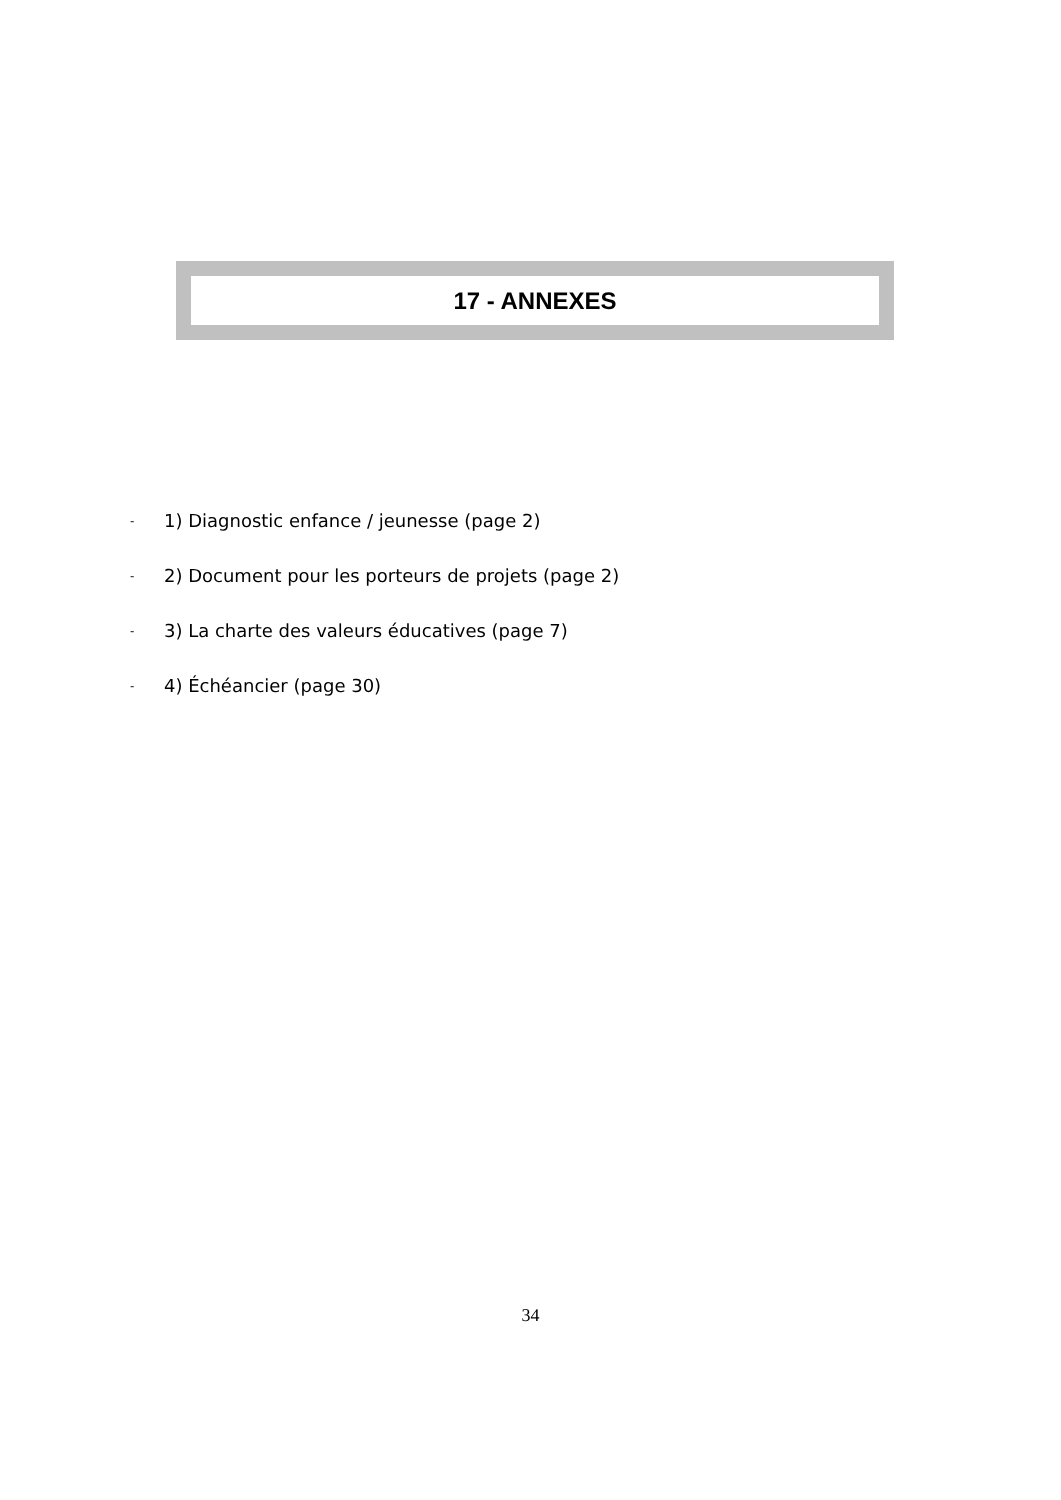17 - ANNEXES
- 1) Diagnostic enfance / jeunesse (page 2)
- 2) Document pour les porteurs de projets (page 2)
- 3) La charte des valeurs éducatives (page 7)
- 4) Échéancier (page 30)
34